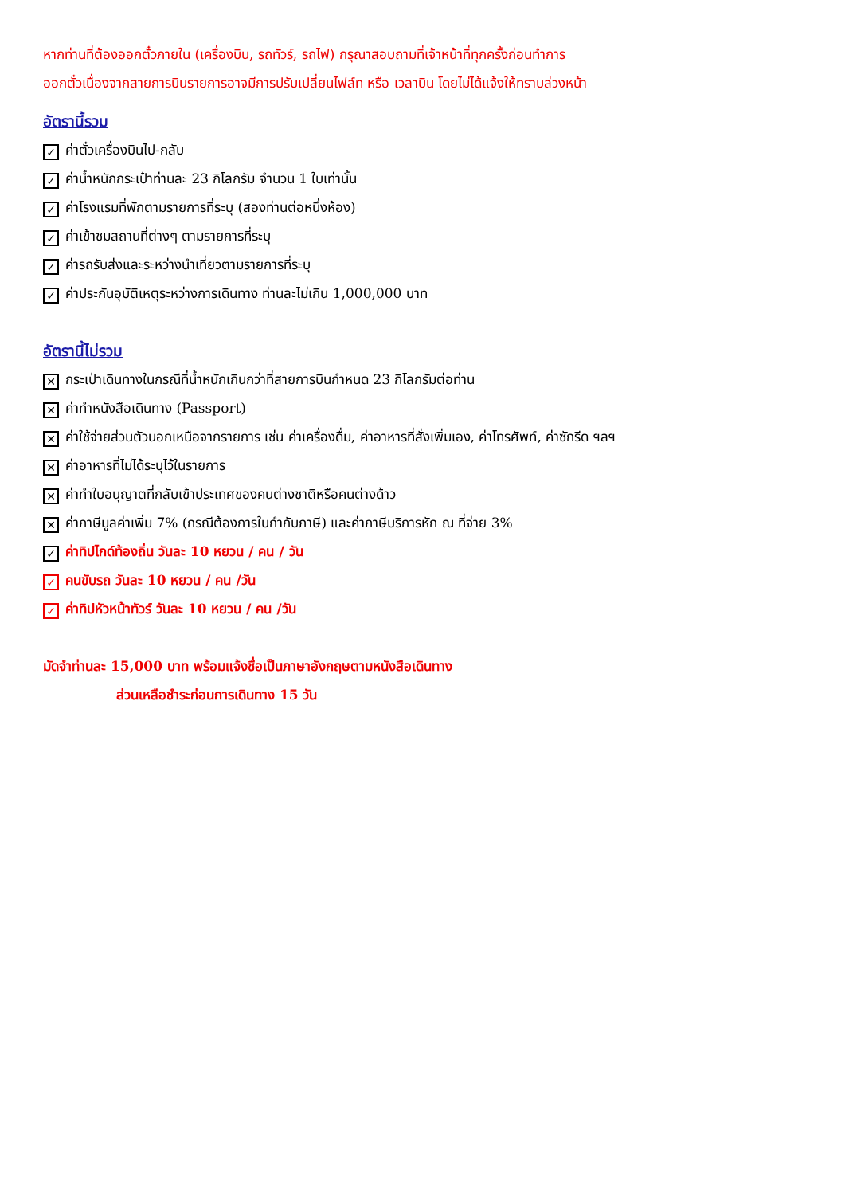หากท่านที่ต้องออกตั๋วภายใน (เครื่องบิน, รถทัวร์, รถไฟ) กรุณาสอบถามที่เจ้าหน้าที่ทุกครั้งก่อนทำการ
ออกตั๋วเนื่องจากสายการบินรายการอาจมีการปรับเปลี่ยนไฟล์ท หรือ เวลาบิน โดยไม่ได้แจ้งให้ทราบล่วงหน้า
อัตรานี้รวม
✓ ค่าตั๋วเครื่องบินไป-กลับ
✓ ค่าน้ำหนักกระเป๋าท่านละ 23 กิโลกรัม จำนวน 1 ใบเท่านั้น
✓ ค่าโรงแรมที่พักตามรายการที่ระบุ (สองท่านต่อหนึ่งห้อง)
✓ ค่าเข้าชมสถานที่ต่างๆ ตามรายการที่ระบุ
✓ ค่ารถรับส่งและระหว่างนำเที่ยวตามรายการที่ระบุ
✓ ค่าประกันอุบัติเหตุระหว่างการเดินทาง ท่านละไม่เกิน 1,000,000 บาท
อัตรานี้ไม่รวม
✕ กระเป๋าเดินทางในกรณีที่น้ำหนักเกินกว่าที่สายการบินกำหนด 23 กิโลกรัมต่อท่าน
✕ ค่าทำหนังสือเดินทาง (Passport)
✕ ค่าใช้จ่ายส่วนตัวนอกเหนือจากรายการ เช่น ค่าเครื่องดื่ม, ค่าอาหารที่สั่งเพิ่มเอง, ค่าโทรศัพท์, ค่าซักรีด ฯลฯ
✕ ค่าอาหารที่ไม่ได้ระบุไว้ในรายการ
✕ ค่าทำใบอนุญาตที่กลับเข้าประเทศของคนต่างชาติหรือคนต่างด้าว
✕ ค่าภาษีมูลค่าเพิ่ม 7% (กรณีต้องการใบกำกับภาษี) และค่าภาษีบริการหัก ณ ที่จ่าย 3%
✓ ค่าทิปไกด์ท้องถิ่น วันละ 10 หยวน / คน / วัน
✓ คนขับรถ วันละ 10 หยวน / คน /วัน
✓ ค่าทิปหัวหน้าทัวร์ วันละ 10 หยวน / คน /วัน
มัดจำท่านละ 15,000 บาท พร้อมแจ้งชื่อเป็นภาษาอังกฤษตามหนังสือเดินทาง
ส่วนเหลือชำระก่อนการเดินทาง 15 วัน